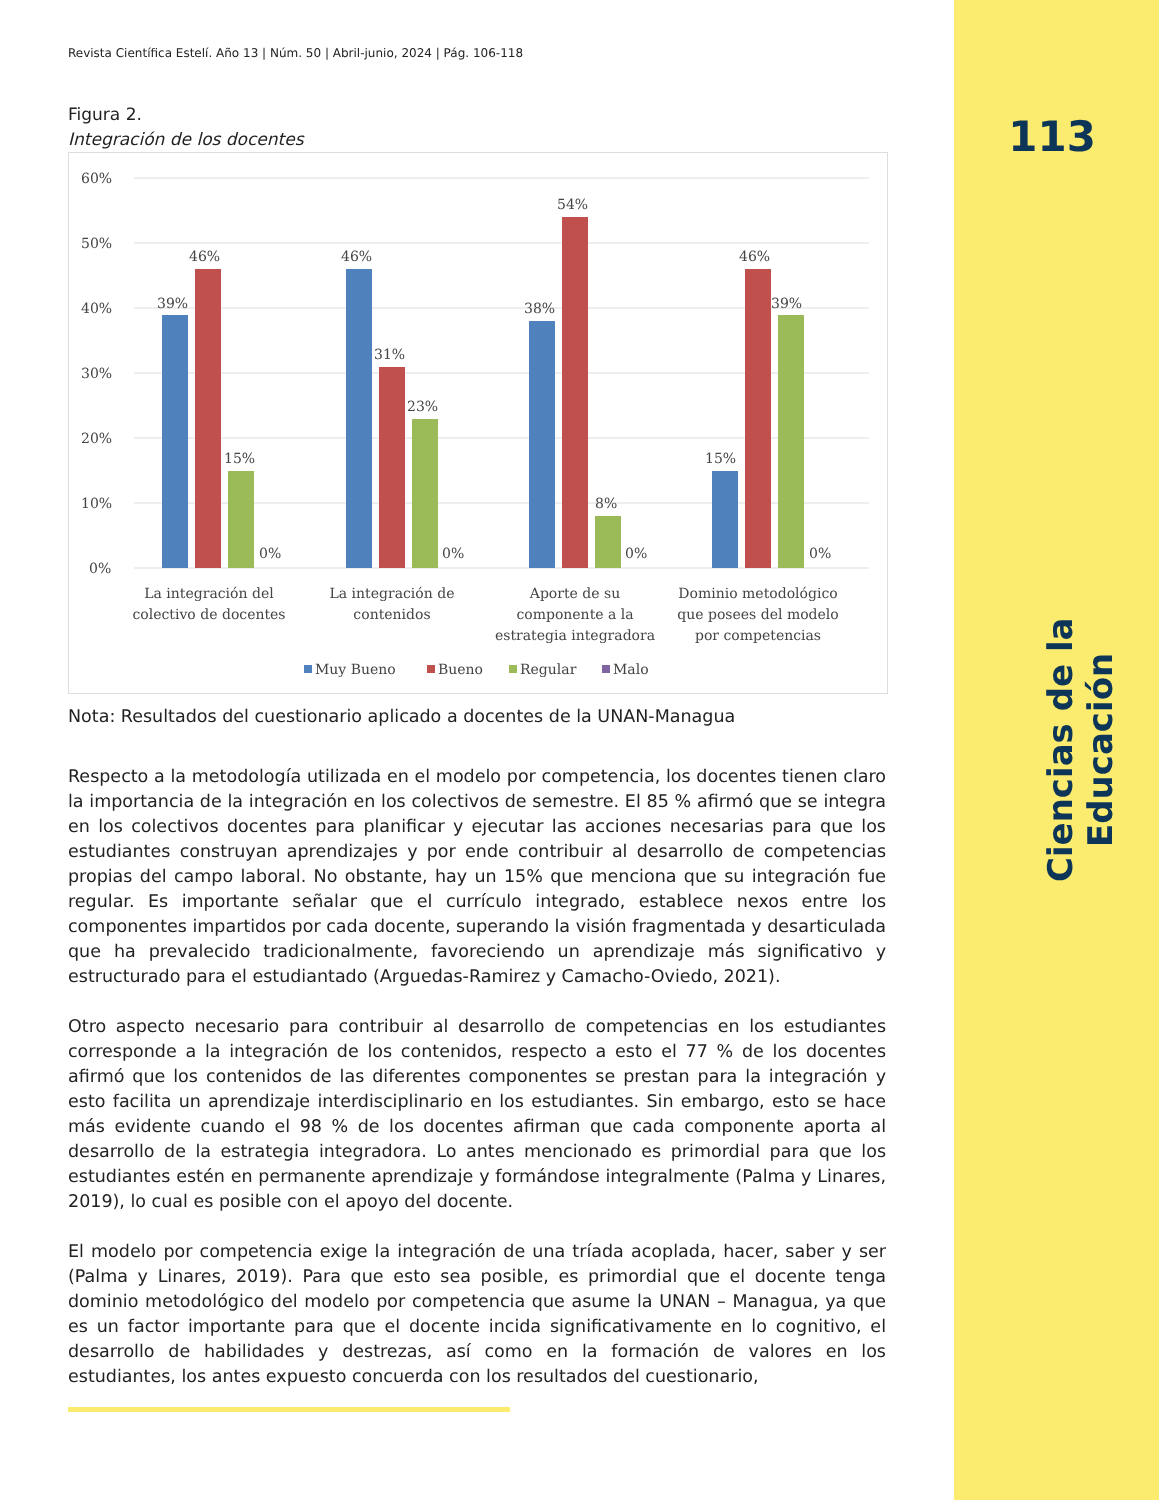113
Ciencias de la Educación
Revista Científica Estelí. Año 13 | Núm. 50 | Abril-junio, 2024 | Pág. 106-118
Figura 2.
Integración de los docentes
60%
50%
40%
30%
20%
10%
0%
39%
46%
15%
0%
46%
31%
23%
0%
38%
54%
8%
0%
15%
46%
39%
0%
La integración del
colectivo de docentes
La integración de
contenidos
Aporte de su
componente a la
estrategia integradora
Dominio metodológico
que posees del modelo
por competencias
Muy Bueno
Bueno
Regular
Malo
Nota: Resultados del cuestionario aplicado a docentes de la UNAN-Managua
Respecto a la metodología utilizada en el modelo por competencia, los docentes tienen claro la importancia de la integración en los colectivos de semestre. El 85 % afirmó que se integra en los colectivos docentes para planificar y ejecutar las acciones necesarias para que los estudiantes construyan aprendizajes y por ende contribuir al desarrollo de competencias propias del campo laboral. No obstante, hay un 15% que menciona que su integración fue regular. Es importante señalar que el currículo integrado, establece nexos entre los componentes impartidos por cada docente, superando la visión fragmentada y desarticulada que ha prevalecido tradicionalmente, favoreciendo un aprendizaje más significativo y estructurado para el estudiantado (Arguedas-Ramirez y Camacho-Oviedo, 2021).
Otro aspecto necesario para contribuir al desarrollo de competencias en los estudiantes corresponde a la integración de los contenidos, respecto a esto el 77 % de los docentes afirmó que los contenidos de las diferentes componentes se prestan para la integración y esto facilita un aprendizaje interdisciplinario en los estudiantes. Sin embargo, esto se hace más evidente cuando el 98 % de los docentes afirman que cada componente aporta al desarrollo de la estrategia integradora. Lo antes mencionado es primordial para que los estudiantes estén en permanente aprendizaje y formándose integralmente (Palma y Linares, 2019), lo cual es posible con el apoyo del docente.
El modelo por competencia exige la integración de una tríada acoplada, hacer, saber y ser (Palma y Linares, 2019). Para que esto sea posible, es primordial que el docente tenga dominio metodológico del modelo por competencia que asume la UNAN – Managua, ya que es un factor importante para que el docente incida significativamente en lo cognitivo, el desarrollo de habilidades y destrezas, así como en la formación de valores en los estudiantes, los antes expuesto concuerda con los resultados del cuestionario,